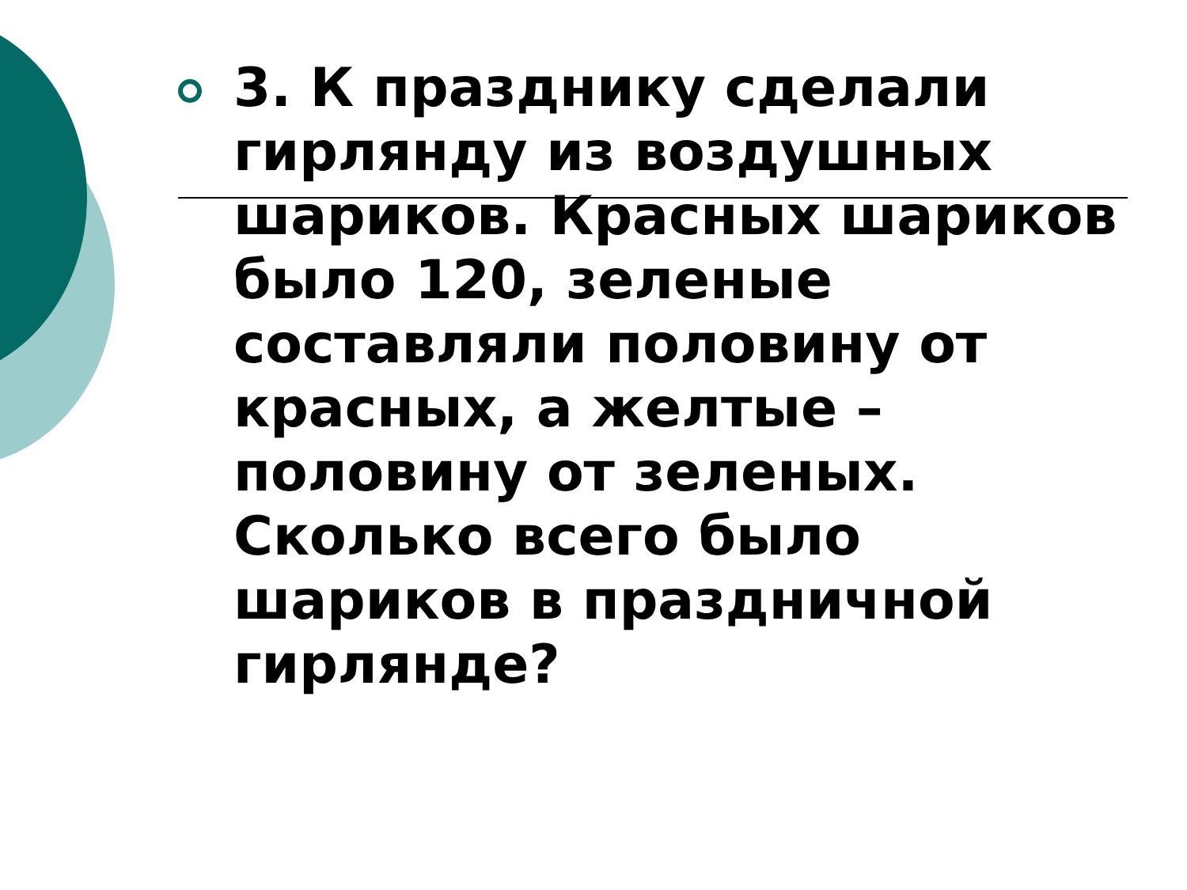3. К празднику сделали гирлянду из воздушных шариков. Красных шариков было 120, зеленые составляли половину от красных, а желтые – половину от зеленых. Сколько всего было шариков в праздничной гирлянде?